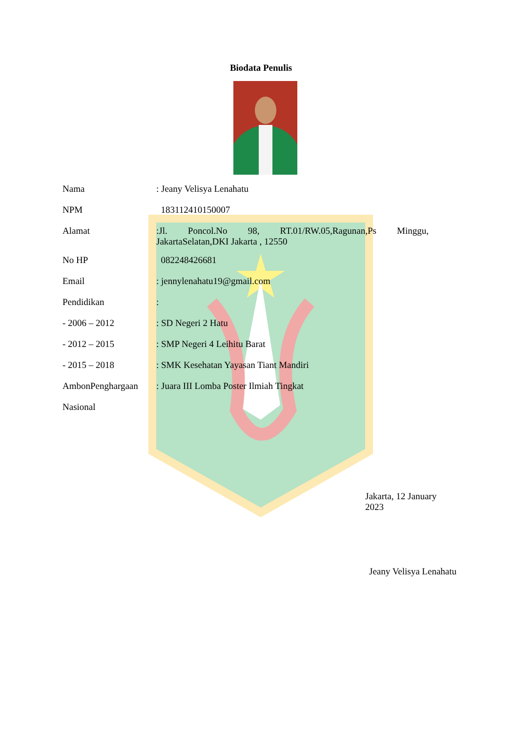Biodata Penulis
Nama : Jeany Velisya Lenahatu
NPM 183112410150007
Alamat :Jl. Poncol.No 98, RT.01/RW.05,Ragunan,Ps Minggu, JakartaSelatan,DKI Jakarta , 12550
No HP 082248426681
Email : jennylenahatu19@gmail.com
Pendidikan :
- 2006 – 2012 : SD Negeri 2 Hatu
- 2012 – 2015 : SMP Negeri 4 Leihitu Barat
- 2015 – 2018 : SMK Kesehatan Yayasan Tiant Mandiri
AmbonPenghargaan : Juara III Lomba Poster Ilmiah Tingkat
Nasional
Jakarta, 12 January 2023
Jeany Velisya Lenahatu